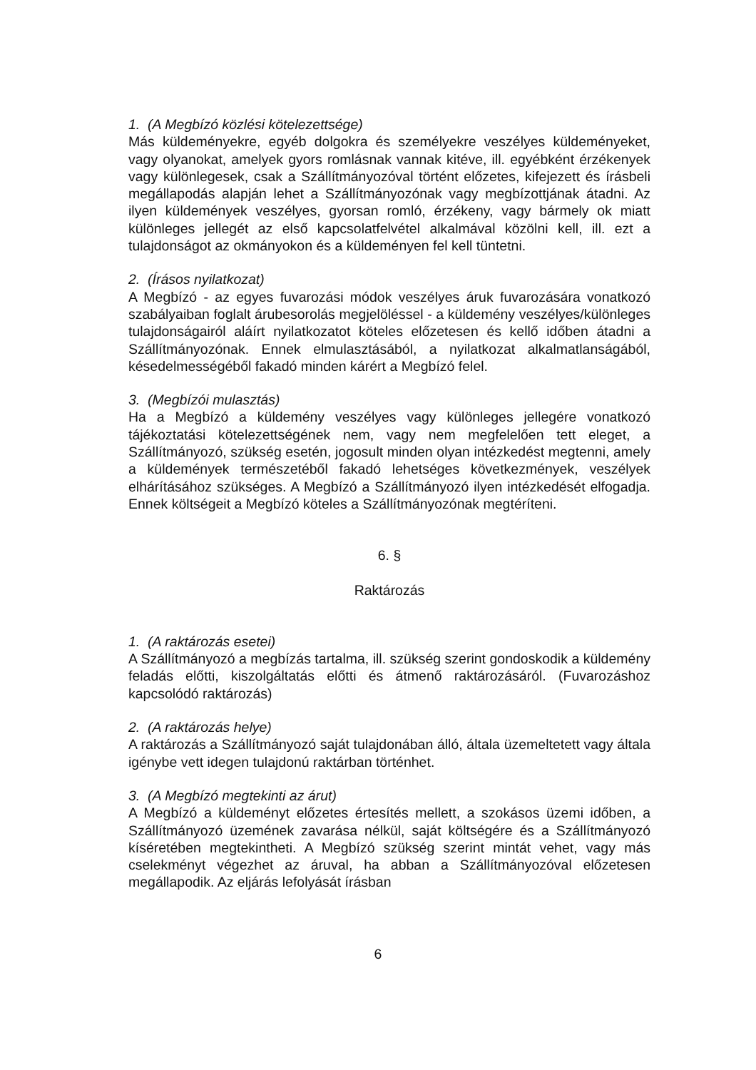1. (A Megbízó közlési kötelezettsége)
Más küldeményekre, egyéb dolgokra és személyekre veszélyes küldeményeket, vagy olyanokat, amelyek gyors romlásnak vannak kitéve, ill. egyébként érzékenyek vagy különlegesek, csak a Szállítmányozóval történt előzetes, kifejezett és írásbeli megállapodás alapján lehet a Szállítmányozónak vagy megbízottjának átadni. Az ilyen küldemények veszélyes, gyorsan romló, érzékeny, vagy bármely ok miatt különleges jellegét az első kapcsolatfelvétel alkalmával közölni kell, ill. ezt a tulajdonságot az okmányokon és a küldeményen fel kell tüntetni.
2. (Írásos nyilatkozat)
A Megbízó - az egyes fuvarozási módok veszélyes áruk fuvarozására vonatkozó szabályaiban foglalt árubesorolás megjelöléssel - a küldemény veszélyes/különleges tulajdonságairól aláírt nyilatkozatot köteles előzetesen és kellő időben átadni a Szállítmányozónak. Ennek elmulasztásából, a nyilatkozat alkalmatlanságából, késedelmességéből fakadó minden kárért a Megbízó felel.
3. (Megbízói mulasztás)
Ha a Megbízó a küldemény veszélyes vagy különleges jellegére vonatkozó tájékoztatási kötelezettségének nem, vagy nem megfelelően tett eleget, a Szállítmányozó, szükség esetén, jogosult minden olyan intézkedést megtenni, amely a küldemények természetéből fakadó lehetséges következmények, veszélyek elhárításához szükséges. A Megbízó a Szállítmányozó ilyen intézkedését elfogadja. Ennek költségeit a Megbízó köteles a Szállítmányozónak megtéríteni.
6. §
Raktározás
1. (A raktározás esetei)
A Szállítmányozó a megbízás tartalma, ill. szükség szerint gondoskodik a küldemény feladás előtti, kiszolgáltatás előtti és átmenő raktározásáról. (Fuvarozáshoz kapcsolódó raktározás)
2. (A raktározás helye)
A raktározás a Szállítmányozó saját tulajdonában álló, általa üzemeltetett vagy általa igénybe vett idegen tulajdonú raktárban történhet.
3. (A Megbízó megtekinti az árut)
A Megbízó a küldeményt előzetes értesítés mellett, a szokásos üzemi időben, a Szállítmányozó üzemének zavarása nélkül, saját költségére és a Szállítmányozó kíséretében megtekintheti. A Megbízó szükség szerint mintát vehet, vagy más cselekményt végezhet az áruval, ha abban a Szállítmányozóval előzetesen megállapodik. Az eljárás lefolyását írásban
6